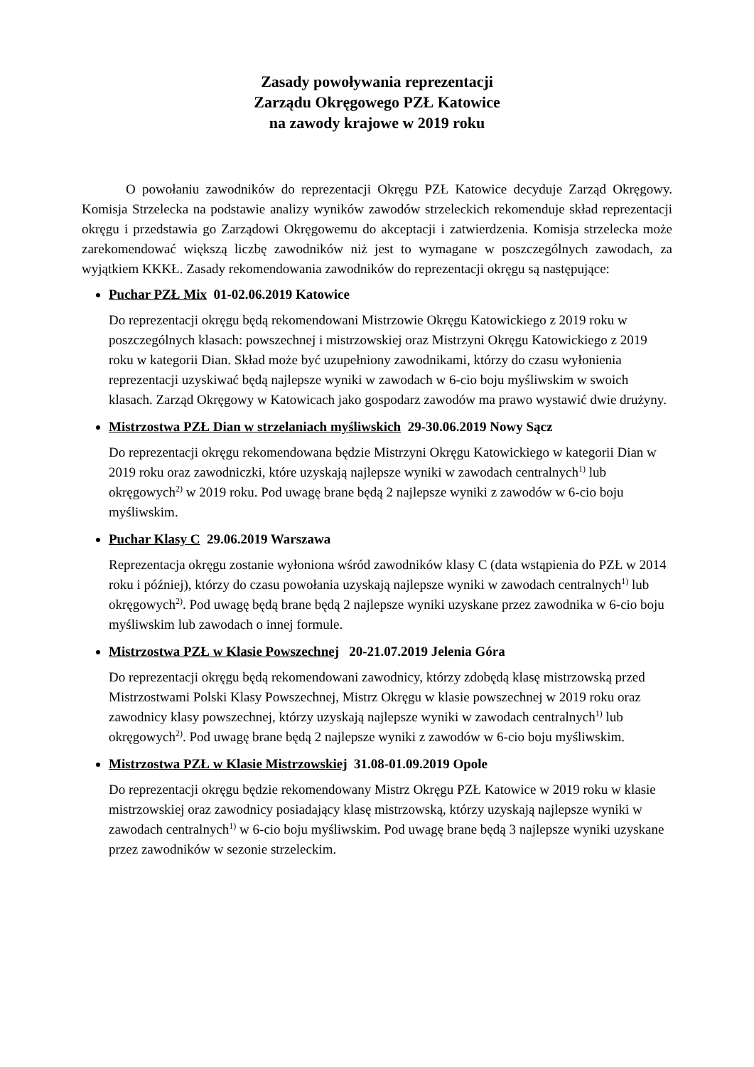Zasady powoływania reprezentacji
Zarządu Okręgowego PZŁ Katowice
na zawody krajowe w 2019 roku
O powołaniu zawodników do reprezentacji Okręgu PZŁ Katowice decyduje Zarząd Okręgowy. Komisja Strzelecka na podstawie analizy wyników zawodów strzeleckich rekomenduje skład reprezentacji okręgu i przedstawia go Zarządowi Okręgowemu do akceptacji i zatwierdzenia. Komisja strzelecka może zarekomendować większą liczbę zawodników niż jest to wymagane w poszczególnych zawodach, za wyjątkiem KKKŁ. Zasady rekomendowania zawodników do reprezentacji okręgu są następujące:
Puchar PZŁ Mix 01-02.06.2019 Katowice
Do reprezentacji okręgu będą rekomendowani Mistrzowie Okręgu Katowickiego z 2019 roku w poszczególnych klasach: powszechnej i mistrzowskiej oraz Mistrzyni Okręgu Katowickiego z 2019 roku w kategorii Dian. Skład może być uzupełniony zawodnikami, którzy do czasu wyłonienia reprezentacji uzyskiwać będą najlepsze wyniki w zawodach w 6-cio boju myśliwskim w swoich klasach. Zarząd Okręgowy w Katowicach jako gospodarz zawodów ma prawo wystawić dwie drużyny.
Mistrzostwa PZŁ Dian w strzelaniach myśliwskich 29-30.06.2019 Nowy Sącz
Do reprezentacji okręgu rekomendowana będzie Mistrzyni Okręgu Katowickiego w kategorii Dian w 2019 roku oraz zawodniczki, które uzyskają najlepsze wyniki w zawodach centralnych<sup>1)</sup> lub okręgowych<sup>2)</sup> w 2019 roku. Pod uwagę brane będą 2 najlepsze wyniki z zawodów w 6-cio boju myśliwskim.
Puchar Klasy C 29.06.2019 Warszawa
Reprezentacja okręgu zostanie wyłoniona wśród zawodników klasy C (data wstąpienia do PZŁ w 2014 roku i później), którzy do czasu powołania uzyskają najlepsze wyniki w zawodach centralnych<sup>1)</sup> lub okręgowych<sup>2)</sup>. Pod uwagę będą brane będą 2 najlepsze wyniki uzyskane przez zawodnika w 6-cio boju myśliwskim lub zawodach o innej formule.
Mistrzostwa PZŁ w Klasie Powszechnej 20-21.07.2019 Jelenia Góra
Do reprezentacji okręgu będą rekomendowani zawodnicy, którzy zdobędą klasę mistrzowską przed Mistrzostwami Polski Klasy Powszechnej, Mistrz Okręgu w klasie powszechnej w 2019 roku oraz zawodnicy klasy powszechnej, którzy uzyskają najlepsze wyniki w zawodach centralnych<sup>1)</sup> lub okręgowych<sup>2)</sup>. Pod uwagę brane będą 2 najlepsze wyniki z zawodów w 6-cio boju myśliwskim.
Mistrzostwa PZŁ w Klasie Mistrzowskiej 31.08-01.09.2019 Opole
Do reprezentacji okręgu będzie rekomendowany Mistrz Okręgu PZŁ Katowice w 2019 roku w klasie mistrzowskiej oraz zawodnicy posiadający klasę mistrzowską, którzy uzyskają najlepsze wyniki w zawodach centralnych<sup>1)</sup> w 6-cio boju myśliwskim. Pod uwagę brane będą 3 najlepsze wyniki uzyskane przez zawodników w sezonie strzeleckim.